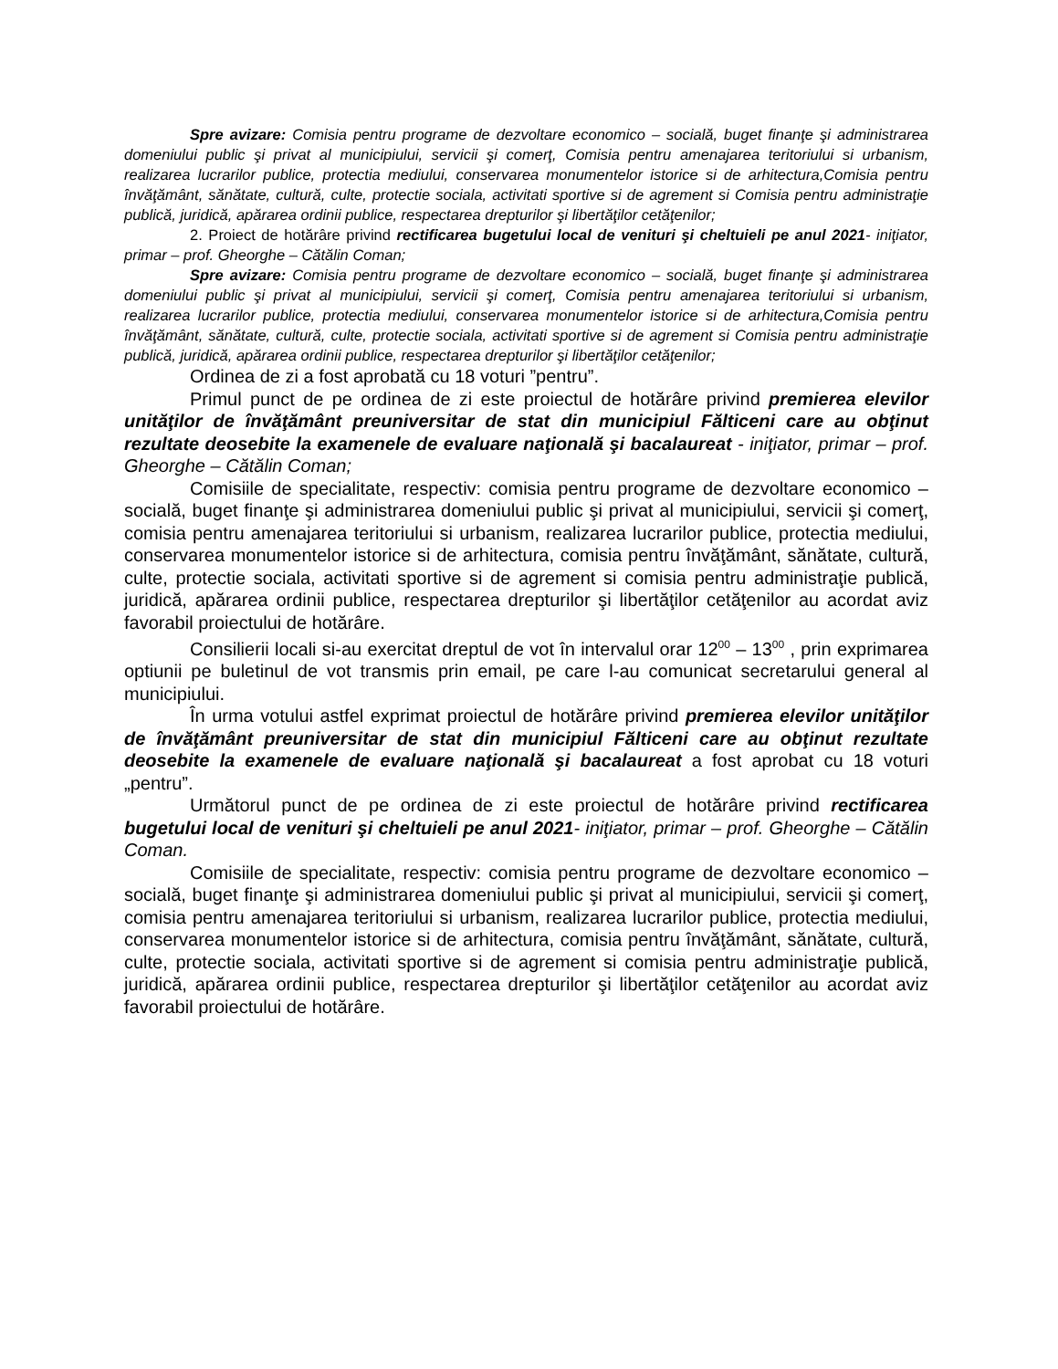Spre avizare: Comisia pentru programe de dezvoltare economico – socială, buget finanţe şi administrarea domeniului public şi privat al municipiului, servicii şi comerţ, Comisia pentru amenajarea teritoriului si urbanism, realizarea lucrarilor publice, protectia mediului, conservarea monumentelor istorice si de arhitectura,Comisia pentru învăţământ, sănătate, cultură, culte, protectie sociala, activitati sportive si de agrement si Comisia pentru administraţie publică, juridică, apărarea ordinii publice, respectarea drepturilor şi libertăţilor cetăţenilor;
2. Proiect de hotărâre privind rectificarea bugetului local de venituri şi cheltuieli pe anul 2021- iniţiator, primar – prof. Gheorghe – Cătălin Coman;
Spre avizare: Comisia pentru programe de dezvoltare economico – socială, buget finanţe şi administrarea domeniului public şi privat al municipiului, servicii şi comerţ, Comisia pentru amenajarea teritoriului si urbanism, realizarea lucrarilor publice, protectia mediului, conservarea monumentelor istorice si de arhitectura,Comisia pentru învăţământ, sănătate, cultură, culte, protectie sociala, activitati sportive si de agrement si Comisia pentru administraţie publică, juridică, apărarea ordinii publice, respectarea drepturilor şi libertăţilor cetăţenilor;
Ordinea de zi a fost aprobată cu 18 voturi ”pentru”.
Primul punct de pe ordinea de zi este proiectul de hotărâre privind premierea elevilor unităţilor de învăţământ preuniversitar de stat din municipiul Fălticeni care au obţinut rezultate deosebite la examenele de evaluare naţională şi bacalaureat - iniţiator, primar – prof. Gheorghe – Cătălin Coman;
Comisiile de specialitate, respectiv: comisia pentru programe de dezvoltare economico – socială, buget finanţe şi administrarea domeniului public şi privat al municipiului, servicii şi comerţ, comisia pentru amenajarea teritoriului si urbanism, realizarea lucrarilor publice, protectia mediului, conservarea monumentelor istorice si de arhitectura, comisia pentru învăţământ, sănătate, cultură, culte, protectie sociala, activitati sportive si de agrement si comisia pentru administraţie publică, juridică, apărarea ordinii publice, respectarea drepturilor şi libertăţilor cetăţenilor au acordat aviz favorabil proiectului de hotărâre.
Consilierii locali si-au exercitat dreptul de vot în intervalul orar 12<sup>00</sup> – 13<sup>00</sup> , prin exprimarea optiunii pe buletinul de vot transmis prin email, pe care l-au comunicat secretarului general al municipiului.
În urma votului astfel exprimat proiectul de hotărâre privind premierea elevilor unităţilor de învăţământ preuniversitar de stat din municipiul Fălticeni care au obţinut rezultate deosebite la examenele de evaluare naţională şi bacalaureat a fost aprobat cu 18 voturi „pentru”.
Următorul punct de pe ordinea de zi este proiectul de hotărâre privind rectificarea bugetului local de venituri şi cheltuieli pe anul 2021- iniţiator, primar – prof. Gheorghe – Cătălin Coman.
Comisiile de specialitate, respectiv: comisia pentru programe de dezvoltare economico – socială, buget finanţe şi administrarea domeniului public şi privat al municipiului, servicii şi comerţ, comisia pentru amenajarea teritoriului si urbanism, realizarea lucrarilor publice, protectia mediului, conservarea monumentelor istorice si de arhitectura, comisia pentru învăţământ, sănătate, cultură, culte, protectie sociala, activitati sportive si de agrement si comisia pentru administraţie publică, juridică, apărarea ordinii publice, respectarea drepturilor şi libertăţilor cetăţenilor au acordat aviz favorabil proiectului de hotărâre.